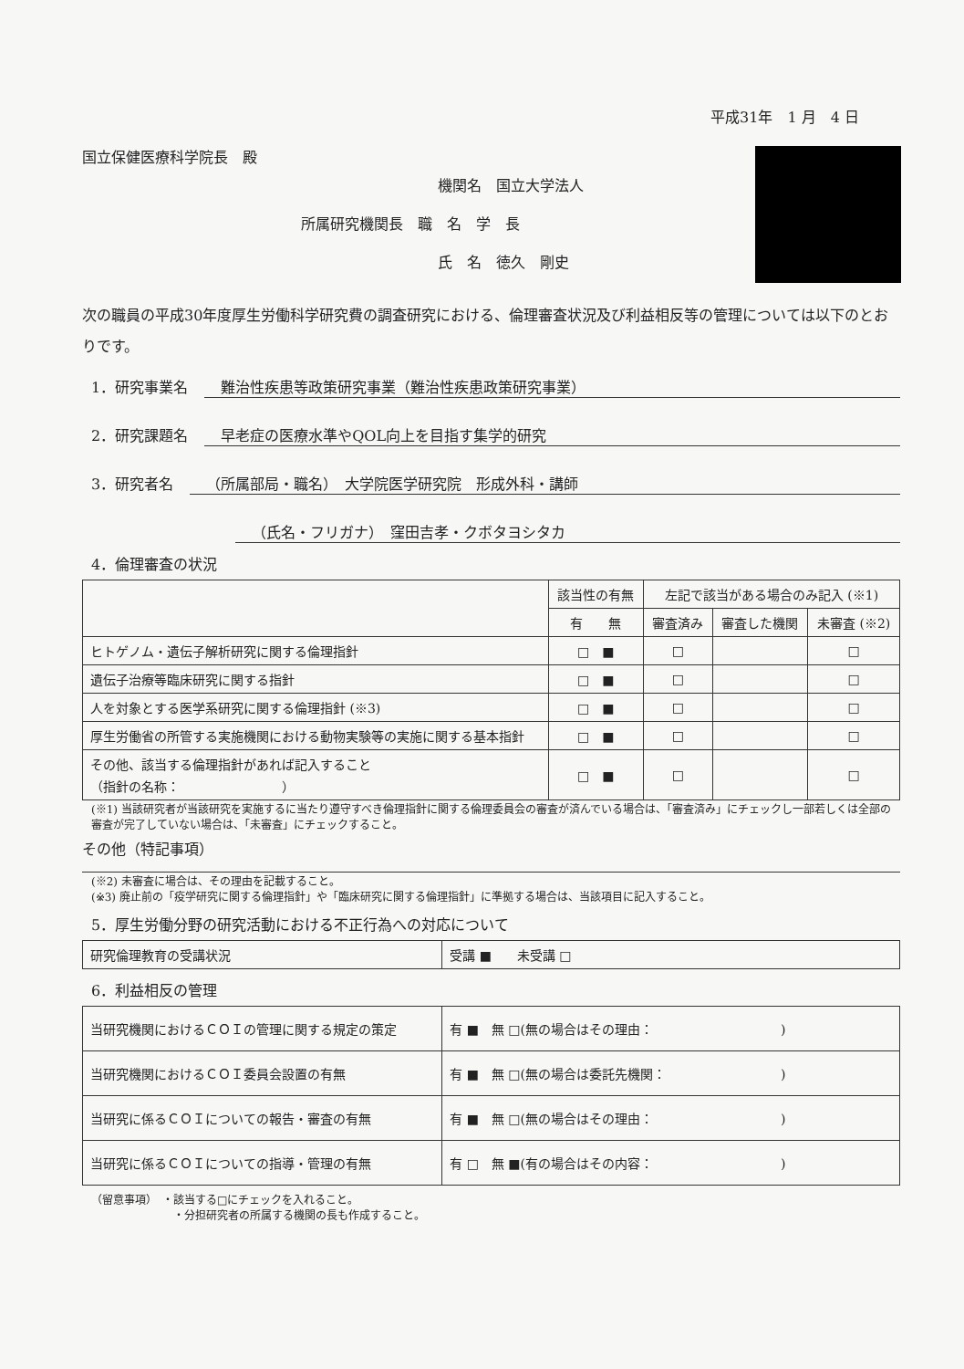平成31年　1 月　4 日
国立保健医療科学院長　殿
機関名　国立大学法人
所属研究機関長　職　名　学　長
氏　名　徳久　剛史
次の職員の平成30年度厚生労働科学研究費の調査研究における、倫理審査状況及び利益相反等の管理については以下のとおりです。
1．研究事業名 難治性疾患等政策研究事業（難治性疾患政策研究事業）
2．研究課題名 早老症の医療水準やQOL向上を目指す集学的研究
3．研究者名 （所属部局・職名）　大学院医学研究院　形成外科・講師
（氏名・フリガナ）　窪田吉孝・クボタヨシタカ
4．倫理審査の状況
| | 該当性の有無 | 左記で該当がある場合のみ記入 (※1) | | |
| --- | --- | --- | --- | --- |
| | 有 無 | 審査済み | 審査した機関 | 未審査 (※2) |
| ヒトゲノム・遺伝子解析研究に関する倫理指針 | □ ■ | □ | | □ |
| 遺伝子治療等臨床研究に関する指針 | □ ■ | □ | | □ |
| 人を対象とする医学系研究に関する倫理指針 (※3) | □ ■ | □ | | □ |
| 厚生労働省の所管する実施機関における動物実験等の実施に関する基本指針 | □ ■ | □ | | □ |
| その他、該当する倫理指針があれば記入すること （指針の名称： ） | □ ■ | □ | | □ |
(※1) 当該研究者が当該研究を実施するに当たり遵守すべき倫理指針に関する倫理委員会の審査が済んでいる場合は、「審査済み」にチェックし一部若しくは全部の審査が完了していない場合は、「未審査」にチェックすること。
その他（特記事項）
(※2) 未審査に場合は、その理由を記載すること。
(※3) 廃止前の「疫学研究に関する倫理指針」や「臨床研究に関する倫理指針」に準拠する場合は、当該項目に記入すること。
5．厚生労働分野の研究活動における不正行為への対応について
| 研究倫理教育の受講状況 | 受講 ■ 未受講 □ |
6．利益相反の管理
| 当研究機関におけるＣＯＩの管理に関する規定の策定 | 有 ■ 無 □(無の場合はその理由： ) |
| 当研究機関におけるＣＯＩ委員会設置の有無 | 有 ■ 無 □(無の場合は委託先機関： ) |
| 当研究に係るＣＯＩについての報告・審査の有無 | 有 ■ 無 □(無の場合はその理由： ) |
| 当研究に係るＣＯＩについての指導・管理の有無 | 有 □ 無 ■(有の場合はその内容： ) |
（留意事項）　・該当する□にチェックを入れること。
・分担研究者の所属する機関の長も作成すること。